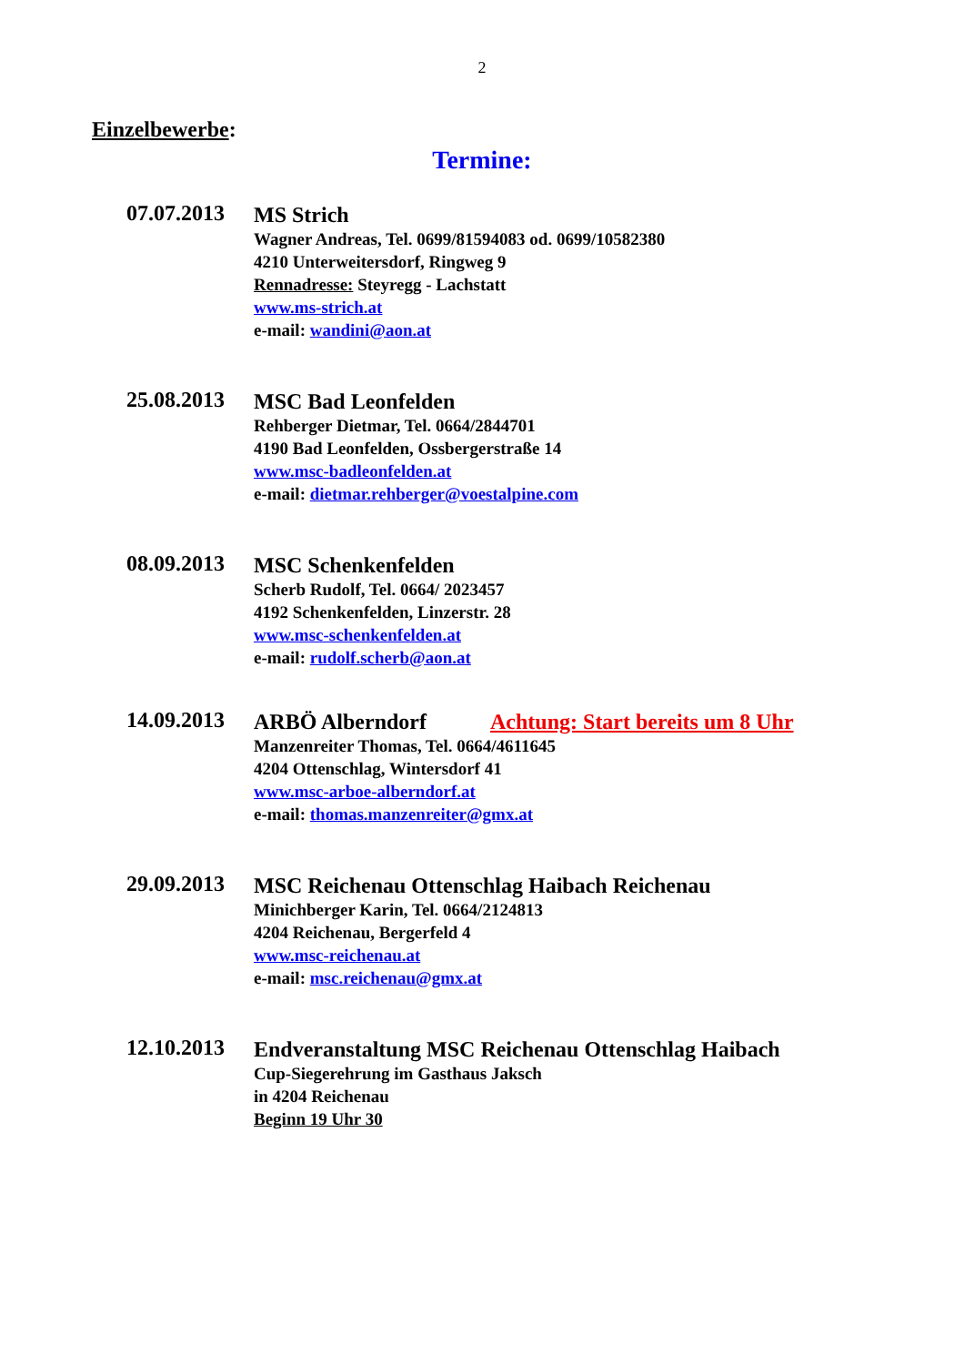2
Einzelbewerbe:
Termine:
07.07.2013
MS Strich
Wagner Andreas, Tel. 0699/81594083 od. 0699/10582380
4210 Unterweitersdorf, Ringweg 9
Rennadresse: Steyregg - Lachstatt
www.ms-strich.at
e-mail: wandini@aon.at
25.08.2013
MSC Bad Leonfelden
Rehberger Dietmar, Tel. 0664/2844701
4190 Bad Leonfelden, Ossbergerstraße 14
www.msc-badleonfelden.at
e-mail: dietmar.rehberger@voestalpine.com
08.09.2013
MSC Schenkenfelden
Scherb Rudolf, Tel. 0664/ 2023457
4192 Schenkenfelden, Linzerstr. 28
www.msc-schenkenfelden.at
e-mail: rudolf.scherb@aon.at
14.09.2013
ARBÖ Alberndorf Achtung: Start bereits um 8 Uhr
Manzenreiter Thomas, Tel. 0664/4611645
4204 Ottenschlag, Wintersdorf 41
www.msc-arboe-alberndorf.at
e-mail: thomas.manzenreiter@gmx.at
29.09.2013
MSC Reichenau Ottenschlag Haibach Reichenau
Minichberger Karin, Tel. 0664/2124813
4204 Reichenau, Bergerfeld 4
www.msc-reichenau.at
e-mail: msc.reichenau@gmx.at
12.10.2013
Endveranstaltung MSC Reichenau Ottenschlag Haibach
Cup-Siegerehrung im Gasthaus Jaksch
in 4204 Reichenau
Beginn 19 Uhr 30